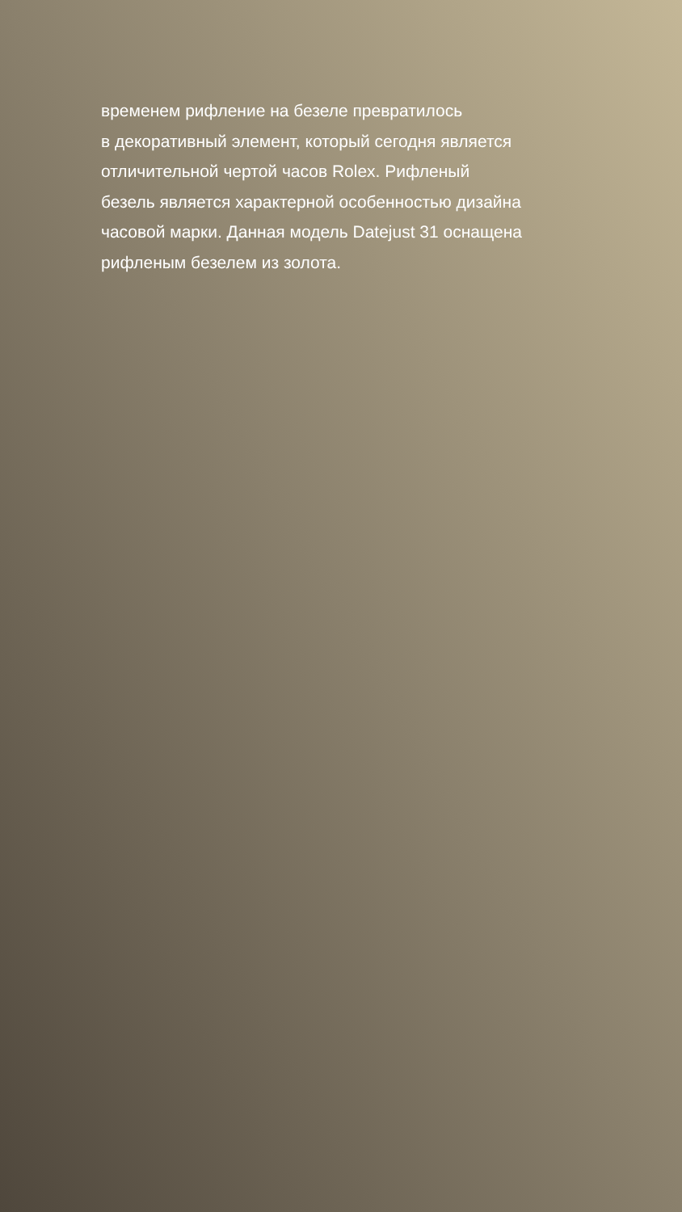временем рифление на безеле превратилось
в декоративный элемент, который сегодня является
отличительной чертой часов Rolex. Рифленый
безель является характерной особенностью дизайна
часовой марки. Данная модель Datejust 31 оснащена
рифленым безелем из золота.